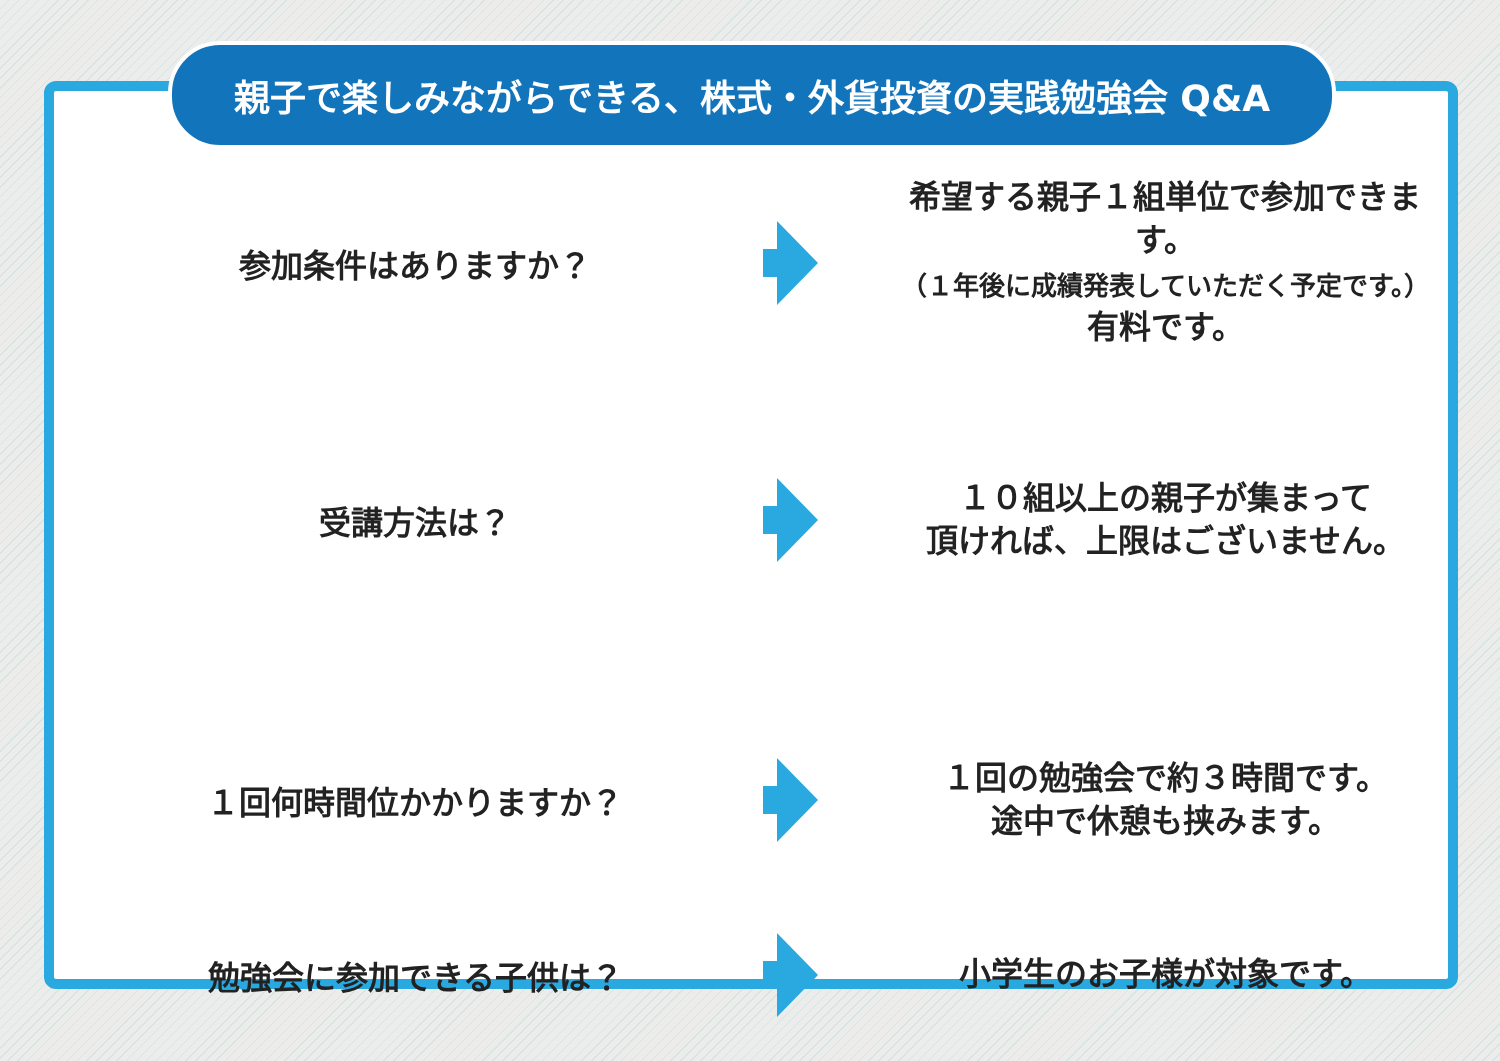親子で楽しみながらできる、株式・外貨投資の実践勉強会 Q&A
参加条件はありますか？
希望する親子１組単位で参加できます。
（１年後に成績発表していただく予定です。）
有料です。
受講方法は？
１０組以上の親子が集まって
頂ければ、上限はございません。
１回何時間位かかりますか？
１回の勉強会で約３時間です。
途中で休憩も挟みます。
勉強会に参加できる子供は？
小学生のお子様が対象です。